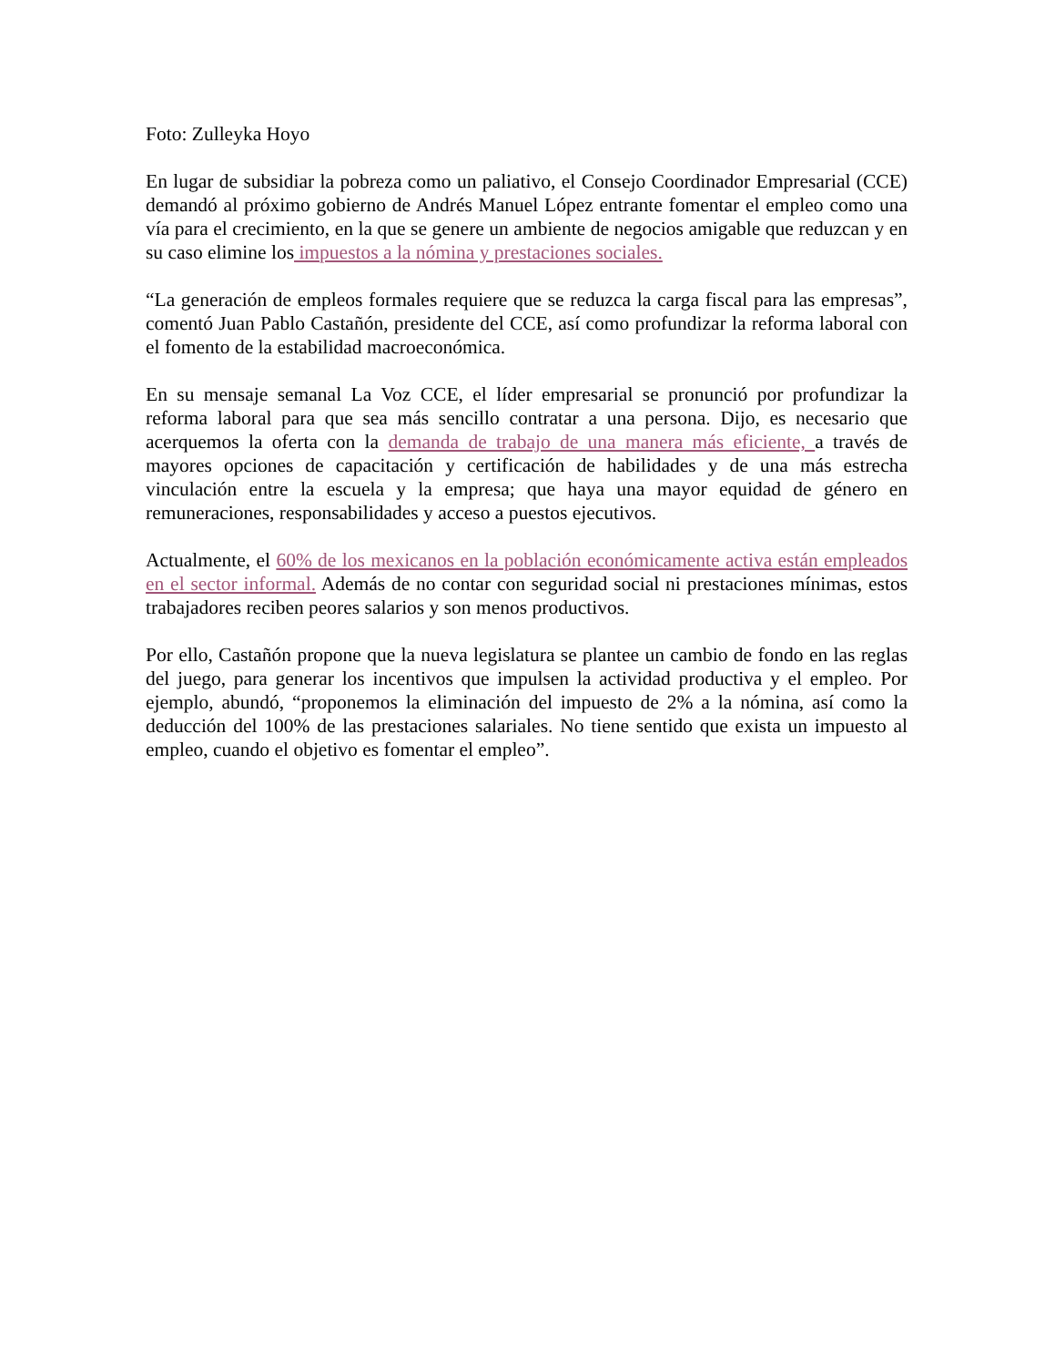Foto: Zulleyka Hoyo
En lugar de subsidiar la pobreza como un paliativo, el Consejo Coordinador Empresarial (CCE) demandó al próximo gobierno de Andrés Manuel López entrante fomentar el empleo como una vía para el crecimiento, en la que se genere un ambiente de negocios amigable que reduzcan y en su caso elimine los impuestos a la nómina y prestaciones sociales.
“La generación de empleos formales requiere que se reduzca la carga fiscal para las empresas”, comentó Juan Pablo Castañón, presidente del CCE, así como profundizar la reforma laboral con el fomento de la estabilidad macroeconómica.
En su mensaje semanal La Voz CCE, el líder empresarial se pronunció por profundizar la reforma laboral para que sea más sencillo contratar a una persona. Dijo, es necesario que acerquemos la oferta con la demanda de trabajo de una manera más eficiente, a través de mayores opciones de capacitación y certificación de habilidades y de una más estrecha vinculación entre la escuela y la empresa; que haya una mayor equidad de género en remuneraciones, responsabilidades y acceso a puestos ejecutivos.
Actualmente, el 60% de los mexicanos en la población económicamente activa están empleados en el sector informal. Además de no contar con seguridad social ni prestaciones mínimas, estos trabajadores reciben peores salarios y son menos productivos.
Por ello, Castañón propone que la nueva legislatura se plantee un cambio de fondo en las reglas del juego, para generar los incentivos que impulsen la actividad productiva y el empleo. Por ejemplo, abundó, “proponemos la eliminación del impuesto de 2% a la nómina, así como la deducción del 100% de las prestaciones salariales. No tiene sentido que exista un impuesto al empleo, cuando el objetivo es fomentar el empleo”.